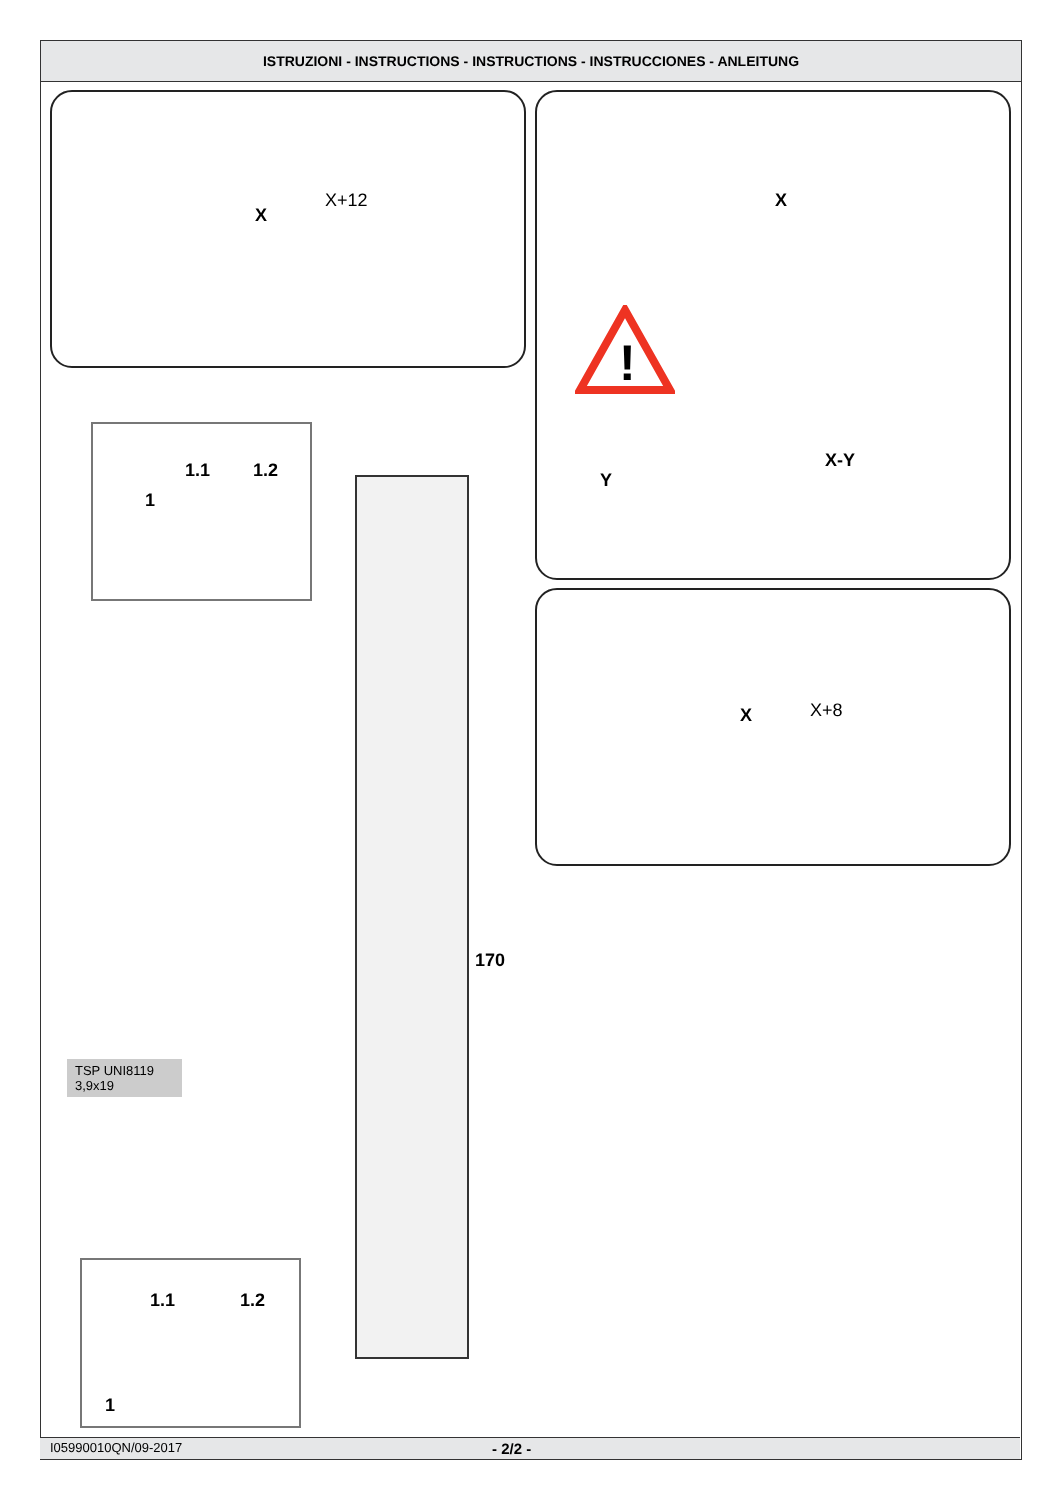ISTRUZIONI - INSTRUCTIONS - INSTRUCTIONS - INSTRUCCIONES - ANLEITUNG
X
X+12 X
!
Y
X-Y
X X+8
1
1.1 1.2
170
TSP UNI8119
3,9x19
1
1.1 1.2
I05990010QN/09-2017 - 2/2 -